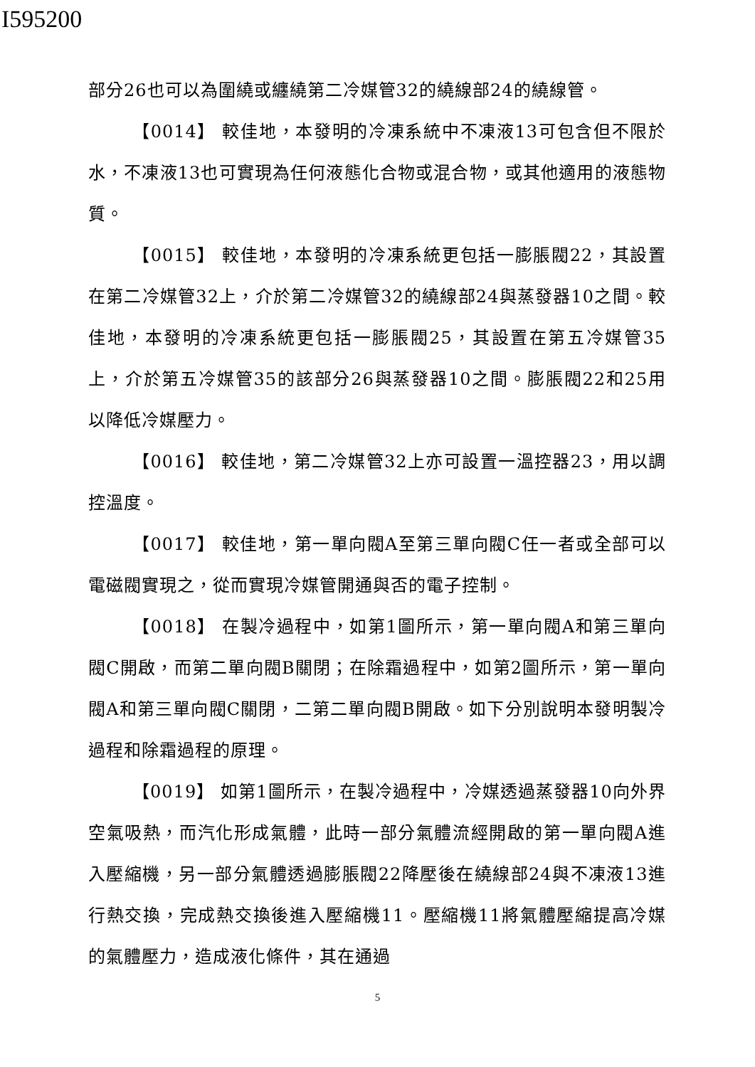I595200
部分26也可以為圍繞或纏繞第二冷媒管32的繞線部24的繞線管。
【0014】 較佳地，本發明的冷凍系統中不凍液13可包含但不限於水，不凍液13也可實現為任何液態化合物或混合物，或其他適用的液態物質。
【0015】 較佳地，本發明的冷凍系統更包括一膨脹閥22，其設置在第二冷媒管32上，介於第二冷媒管32的繞線部24與蒸發器10之間。較佳地，本發明的冷凍系統更包括一膨脹閥25，其設置在第五冷媒管35上，介於第五冷媒管35的該部分26與蒸發器10之間。膨脹閥22和25用以降低冷媒壓力。
【0016】 較佳地，第二冷媒管32上亦可設置一溫控器23，用以調控溫度。
【0017】 較佳地，第一單向閥A至第三單向閥C任一者或全部可以電磁閥實現之，從而實現冷媒管開通與否的電子控制。
【0018】 在製冷過程中，如第1圖所示，第一單向閥A和第三單向閥C開啟，而第二單向閥B關閉；在除霜過程中，如第2圖所示，第一單向閥A和第三單向閥C關閉，二第二單向閥B開啟。如下分別說明本發明製冷過程和除霜過程的原理。
【0019】 如第1圖所示，在製冷過程中，冷媒透過蒸發器10向外界空氣吸熱，而汽化形成氣體，此時一部分氣體流經開啟的第一單向閥A進入壓縮機，另一部分氣體透過膨脹閥22降壓後在繞線部24與不凍液13進行熱交換，完成熱交換後進入壓縮機11。壓縮機11將氣體壓縮提高冷媒的氣體壓力，造成液化條件，其在通過
5